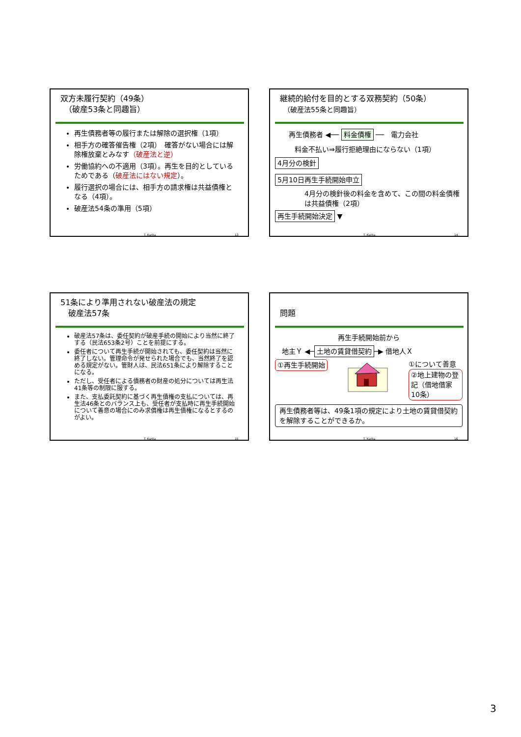双方未履行契約（49条）
　（破産53条と同趣旨）
再生債務者等の履行または解除の選択権（1項）
相手方の確答催告権（2項）　確答がない場合には解除権放棄とみなす（破産法と逆）
労働協約への不適用（3項）。再生を目的としているためである（破産法にはない規定）。
履行選択の場合には、相手方の請求権は共益債権となる（4項）。
破産法54条の準用（5項）
T. Kurita 13
継続的給付を目的とする双務契約（50条）
　（破産法55条と同趣旨）
　　再生債務者 ◀── 料金債権 ──　電力会社
料金不払い⇒履行拒絶理由にならない（1項）
4月分の検針
5月10日再生手続開始申立
4月分の検針後の料金を含めて、この間の料金債権は共益債権（2項）
再生手続開始決定 ▼
T. Kurita 14
51条により準用されない破産法の規定
　破産法57条
破産法57条は、委任契約が破産手続の開始により当然に終了する（民法653条2号）ことを前提にする。
委任者について再生手続が開始されても、委任契約は当然に終了しない。管理命令が発せられた場合でも、当然終了を認める規定がない。管財人は、民法651条により解除することになる。
ただし、受任者による債務者の財産の処分については再生法41条等の制限に服する。
また、支払委託契約に基づく再生債権の支払については、再生法46条とのバランス上も、受任者が支払時に再生手続開始について善意の場合にのみ求償権は再生債権になるとするのがよい。
T. Kurita 15
問題
再生手続開始前から
　地主Ｙ ◀─ 土地の賃貸借契約 ─▶ 借地人Ｘ
①再生手続開始
①について善意
②地上建物の登記（借地借家10条）
再生債務者等は、49条1項の規定により土地の賃貸借契約を解除することができるか。
T. Kurita 16
3